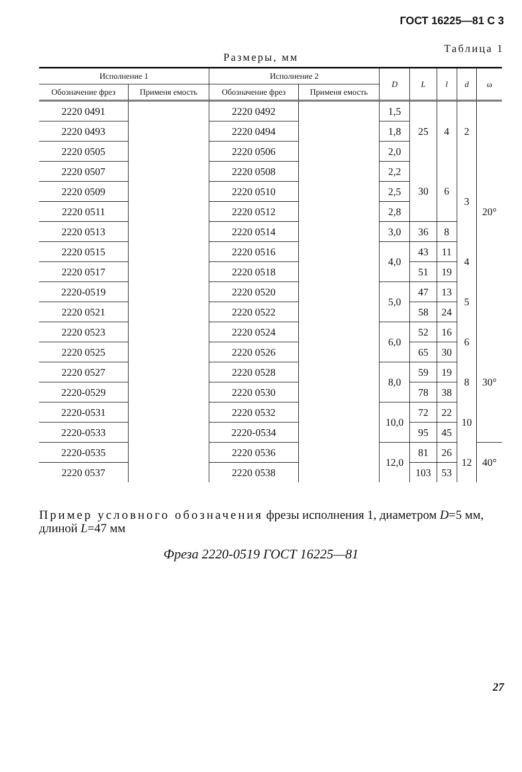ГОСТ 16225—81 С 3
Таблица 1
Размеры, мм
| Исполнение 1 | | Исполнение 2 | | D | L | l | d | ω |
| --- | --- | --- | --- | --- | --- | --- | --- | --- |
| Обозначение фрез | Применя емость | Обозначение фрез | Применя емость | | | | | |
| 2220 0491 | | 2220 0492 | | 1,5 | 25 | 4 | 2 | 20° |
| 2220 0493 | | 2220 0494 | | 1,8 | | | | |
| 2220 0505 | | 2220 0506 | | 2,0 | | | | |
| 2220 0507 | | 2220 0508 | | 2,2 | 30 | 6 | 3 | |
| 2220 0509 | | 2220 0510 | | 2,5 | | | | |
| 2220 0511 | | 2220 0512 | | 2,8 | | | | |
| 2220 0513 | | 2220 0514 | | 3,0 | 36 | 8 | | |
| 2220 0515 | | 2220 0516 | | 4,0 | 43 | 11 | 4 | |
| 2220 0517 | | 2220 0518 | | | 51 | 19 | | |
| 2220-0519 | | 2220 0520 | | 5,0 | 47 | 13 | 5 | |
| 2220 0521 | | 2220 0522 | | | 58 | 24 | | |
| 2220 0523 | | 2220 0524 | | 6,0 | 52 | 16 | 6 | 30° |
| 2220 0525 | | 2220 0526 | | | 65 | 30 | | |
| 2220 0527 | | 2220 0528 | | 8,0 | 59 | 19 | 8 | |
| 2220-0529 | | 2220 0530 | | | 78 | 38 | | |
| 2220-0531 | | 2220 0532 | | 10,0 | 72 | 22 | 10 | |
| 2220-0533 | | 2220-0534 | | | 95 | 45 | | |
| 2220-0535 | | 2220 0536 | | 12,0 | 81 | 26 | 12 | 40° |
| 2220 0537 | | 2220 0538 | | | 103 | 53 | | |
Пример условного обозначения фрезы исполнения 1, диаметром D=5 мм, длиной L=47 мм
Фреза 2220-0519 ГОСТ 16225—81
27